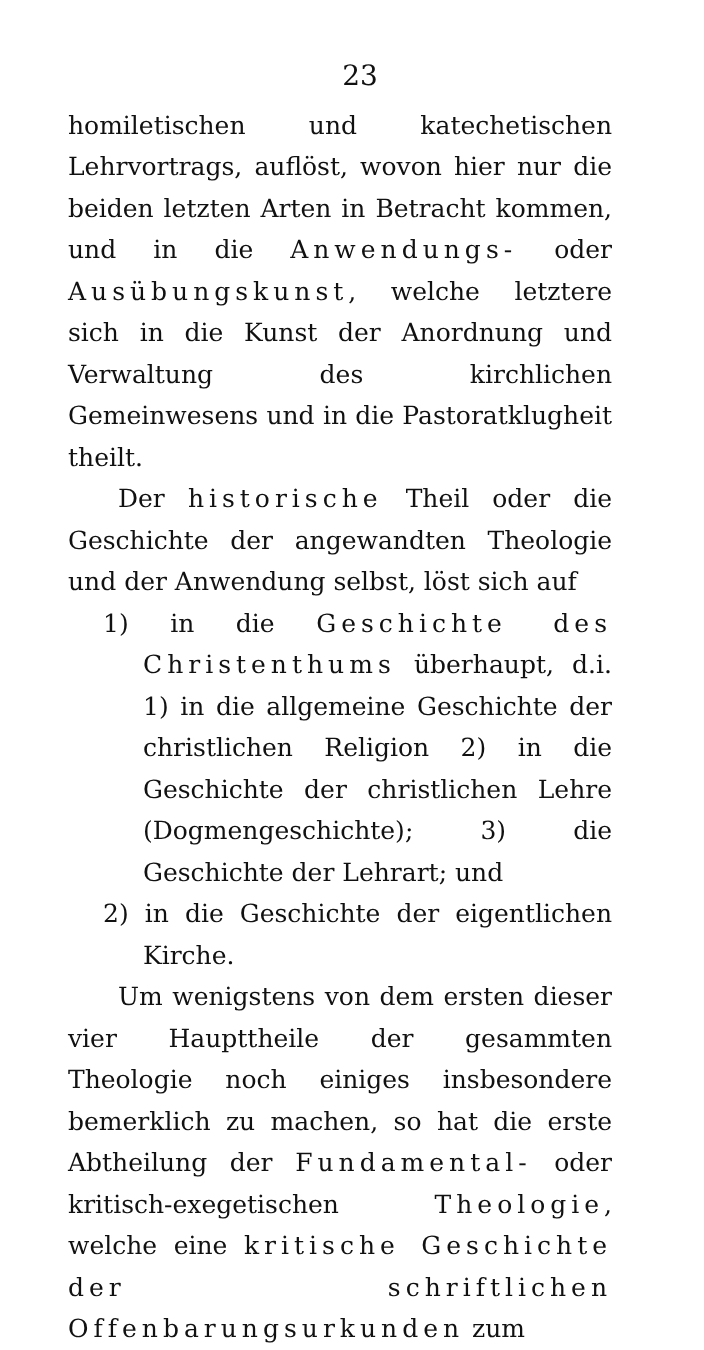23
homiletischen und katechetischen Lehrvortrags, auflöst, wovon hier nur die beiden letzten Arten in Betracht kommen, und in die Anwendungs- oder Ausübungskunst, welche letztere sich in die Kunst der Anordnung und Verwaltung des kirchlichen Gemeinwesens und in die Pastoratklugheit theilt.
Der historische Theil oder die Geschichte der angewandten Theologie und der Anwendung selbst, löst sich auf
1) in die Geschichte des Christenthums überhaupt, d.i. 1) in die allgemeine Geschichte der christlichen Religion 2) in die Geschichte der christlichen Lehre (Dogmengeschichte); 3) die Geschichte der Lehrart; und
2) in die Geschichte der eigentlichen Kirche.
Um wenigstens von dem ersten dieser vier Haupttheile der gesammten Theologie noch einiges insbesondere bemerklich zu machen, so hat die erste Abtheilung der Fundamental- oder kritisch-exegetischen Theologie, welche eine kritische Geschichte der schriftlichen Offenbarungsurkunden zum